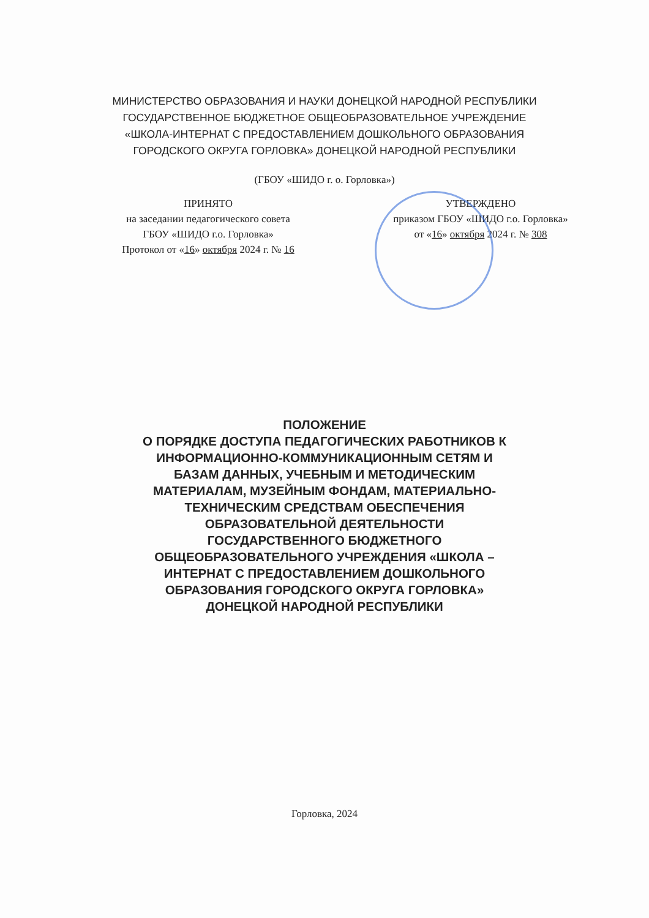МИНИСТЕРСТВО ОБРАЗОВАНИЯ И НАУКИ ДОНЕЦКОЙ НАРОДНОЙ РЕСПУБЛИКИ
ГОСУДАРСТВЕННОЕ БЮДЖЕТНОЕ ОБЩЕОБРАЗОВАТЕЛЬНОЕ УЧРЕЖДЕНИЕ
«ШКОЛА-ИНТЕРНАТ С ПРЕДОСТАВЛЕНИЕМ ДОШКОЛЬНОГО ОБРАЗОВАНИЯ
ГОРОДСКОГО ОКРУГА ГОРЛОВКА» ДОНЕЦКОЙ НАРОДНОЙ РЕСПУБЛИКИ
(ГБОУ «ШИДО г. о. Горловка»)
ПРИНЯТО
на заседании педагогического совета
ГБОУ «ШИДО г.о. Горловка»
Протокол от «16» октября 2024 г. № 16
УТВЕРЖДЕНО
приказом ГБОУ «ШИДО г.о. Горловка»
от «16» октября 2024 г. № 308
ПОЛОЖЕНИЕ
О ПОРЯДКЕ ДОСТУПА ПЕДАГОГИЧЕСКИХ РАБОТНИКОВ К
ИНФОРМАЦИОННО-КОММУНИКАЦИОННЫМ СЕТЯМ И
БАЗАМ ДАННЫХ, УЧЕБНЫМ И МЕТОДИЧЕСКИМ
МАТЕРИАЛАМ, МУЗЕЙНЫМ ФОНДАМ, МАТЕРИАЛЬНО-
ТЕХНИЧЕСКИМ СРЕДСТВАМ ОБЕСПЕЧЕНИЯ
ОБРАЗОВАТЕЛЬНОЙ ДЕЯТЕЛЬНОСТИ
ГОСУДАРСТВЕННОГО БЮДЖЕТНОГО
ОБЩЕОБРАЗОВАТЕЛЬНОГО УЧРЕЖДЕНИЯ «ШКОЛА –
ИНТЕРНАТ С ПРЕДОСТАВЛЕНИЕМ ДОШКОЛЬНОГО
ОБРАЗОВАНИЯ ГОРОДСКОГО ОКРУГА ГОРЛОВКА»
ДОНЕЦКОЙ НАРОДНОЙ РЕСПУБЛИКИ
Горловка, 2024